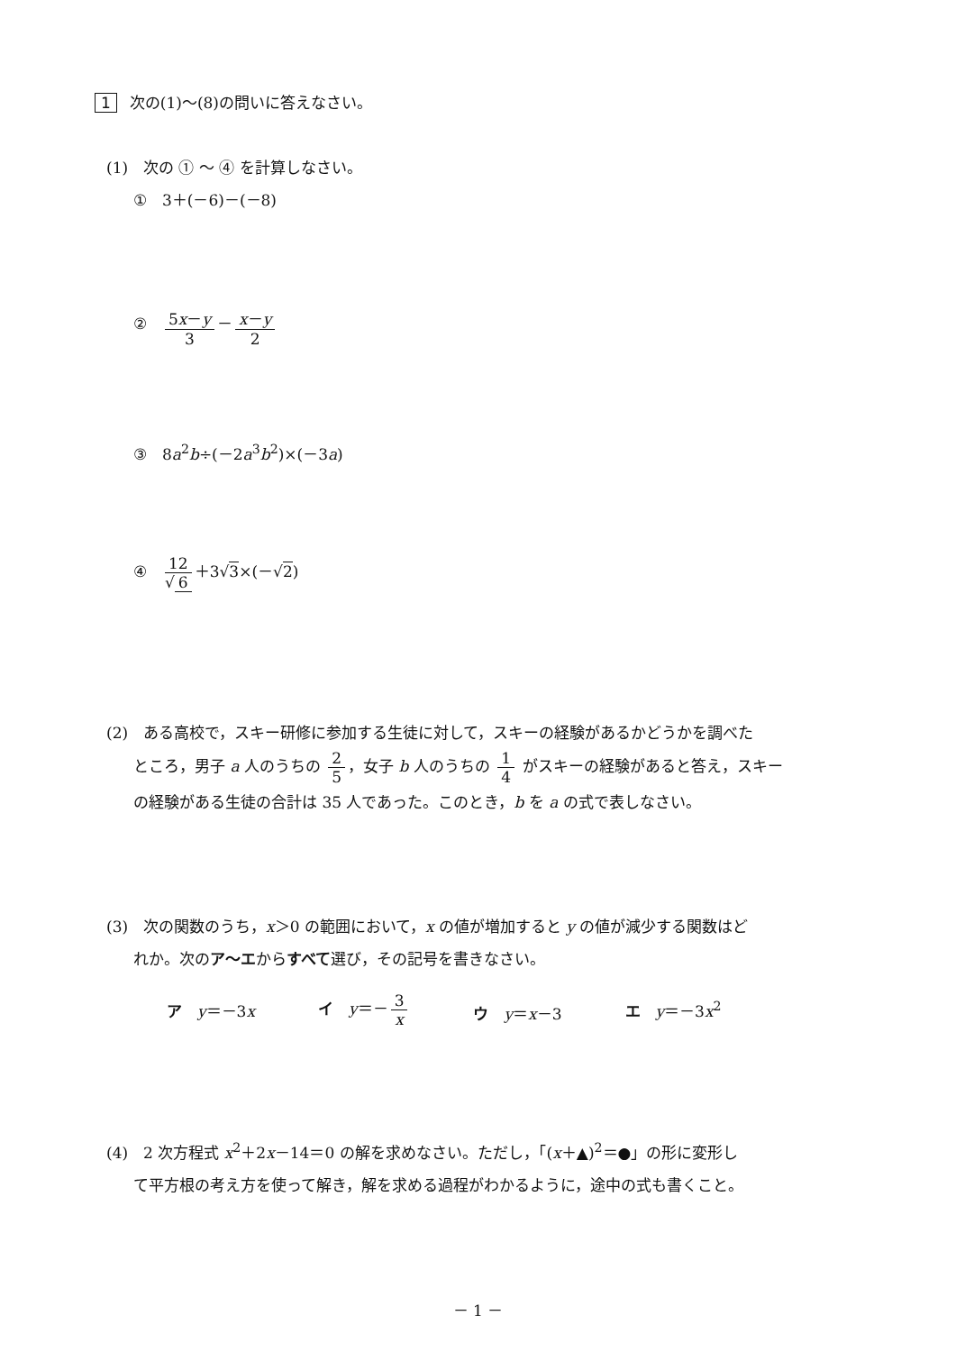1 次の(1)～(8)の問いに答えなさい。
(1)　次の ① ～ ④ を計算しなさい。
①　3＋(－6)－(－8)
②　5x－y 3 － x－y 2
③　8a<sup>2</sup>b÷(－2a<sup>3</sup>b<sup>2</sup>)×(－3a)
④　12 √ 6 ＋3√3×(－√2)
(2)　ある高校で，スキー研修に参加する生徒に対して，スキーの経験があるかどうかを調べた
ところ，男子 a 人のうちの 2 5 ，女子 b 人のうちの 1 4 がスキーの経験があると答え，スキー
の経験がある生徒の合計は 35 人であった。このとき，b を a の式で表しなさい。
(3)　次の関数のうち，x＞0 の範囲において，x の値が増加すると y の値が減少する関数はど
れか。次のア～エからすべて選び，その記号を書きなさい。
ア　y＝－3x イ　y＝－ 3 x ウ　y＝x－3 エ　y＝－3x<sup>2</sup>
(4)　2 次方程式 x<sup>2</sup>＋2x－14＝0 の解を求めなさい。ただし，「(x＋▲)<sup>2</sup>＝●」の形に変形し
て平方根の考え方を使って解き，解を求める過程がわかるように，途中の式も書くこと。
－ 1 －